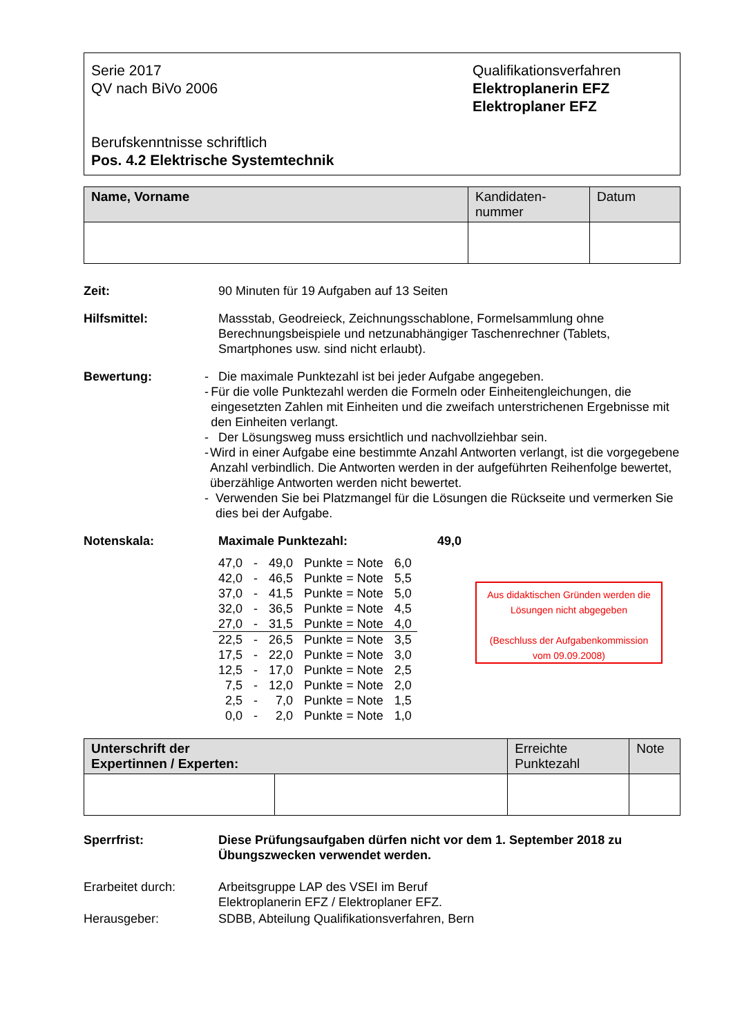Serie 2017
QV nach BiVo 2006
Berufskenntnisse schriftlich
Pos. 4.2 Elektrische Systemtechnik
Qualifikationsverfahren
Elektroplanerin EFZ
Elektroplaner EFZ
| Name, Vorname | Kandidaten- nummer | Datum |
Zeit: 90 Minuten für 19 Aufgaben auf 13 Seiten
Hilfsmittel: Massstab, Geodreieck, Zeichnungsschablone, Formelsammlung ohne Berechnungsbeispiele und netzunabhängiger Taschenrechner (Tablets, Smartphones usw. sind nicht erlaubt).
Bewertung: - Die maximale Punktezahl ist bei jeder Aufgabe angegeben.
- Für die volle Punktezahl werden die Formeln oder Einheitengleichungen, die eingesetzten Zahlen mit Einheiten und die zweifach unterstrichenen Ergebnisse mit den Einheiten verlangt.
- Der Lösungsweg muss ersichtlich und nachvollziehbar sein.
- Wird in einer Aufgabe eine bestimmte Anzahl Antworten verlangt, ist die vorgegebene Anzahl verbindlich. Die Antworten werden in der aufgeführten Reihenfolge bewertet, überzählige Antworten werden nicht bewertet.
- Verwenden Sie bei Platzmangel für die Lösungen die Rückseite und vermerken Sie dies bei der Aufgabe.
Notenskala: Maximale Punktezahl: 49,0
| 47,0 | - | 49,0 | Punkte = Note | 6,0 |
| 42,0 | - | 46,5 | Punkte = Note | 5,5 |
| 37,0 | - | 41,5 | Punkte = Note | 5,0 |
| 32,0 | - | 36,5 | Punkte = Note | 4,5 |
| 27,0 | - | 31,5 | Punkte = Note | 4,0 |
| 22,5 | - | 26,5 | Punkte = Note | 3,5 |
| 17,5 | - | 22,0 | Punkte = Note | 3,0 |
| 12,5 | - | 17,0 | Punkte = Note | 2,5 |
| 7,5 | - | 12,0 | Punkte = Note | 2,0 |
| 2,5 | - | 7,0 | Punkte = Note | 1,5 |
| 0,0 | - | 2,0 | Punkte = Note | 1,0 |
Aus didaktischen Gründen werden die Lösungen nicht abgegeben
(Beschluss der Aufgabenkommission vom 09.09.2008)
| Unterschrift der Expertinnen / Experten: | | Erreichte Punktezahl | Note |
Sperrfrist: Diese Prüfungsaufgaben dürfen nicht vor dem 1. September 2018 zu Übungszwecken verwendet werden.
Erarbeitet durch: Arbeitsgruppe LAP des VSEI im Beruf
Elektroplanerin EFZ / Elektroplaner EFZ.
Herausgeber: SDBB, Abteilung Qualifikationsverfahren, Bern